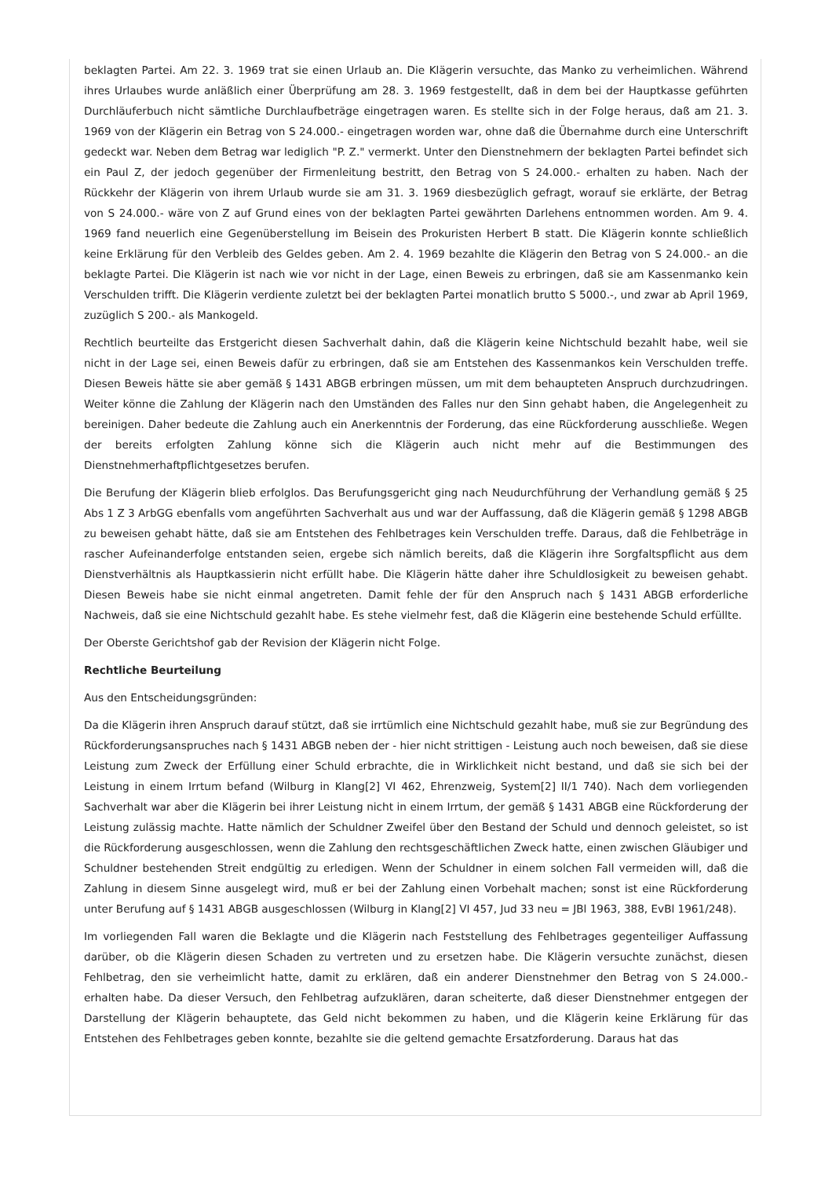beklagten Partei. Am 22. 3. 1969 trat sie einen Urlaub an. Die Klägerin versuchte, das Manko zu verheimlichen. Während ihres Urlaubes wurde anläßlich einer Überprüfung am 28. 3. 1969 festgestellt, daß in dem bei der Hauptkasse geführten Durchläuferbuch nicht sämtliche Durchlaufbeträge eingetragen waren. Es stellte sich in der Folge heraus, daß am 21. 3. 1969 von der Klägerin ein Betrag von S 24.000.- eingetragen worden war, ohne daß die Übernahme durch eine Unterschrift gedeckt war. Neben dem Betrag war lediglich "P. Z." vermerkt. Unter den Dienstnehmern der beklagten Partei befindet sich ein Paul Z, der jedoch gegenüber der Firmenleitung bestritt, den Betrag von S 24.000.- erhalten zu haben. Nach der Rückkehr der Klägerin von ihrem Urlaub wurde sie am 31. 3. 1969 diesbezüglich gefragt, worauf sie erklärte, der Betrag von S 24.000.- wäre von Z auf Grund eines von der beklagten Partei gewährten Darlehens entnommen worden. Am 9. 4. 1969 fand neuerlich eine Gegenüberstellung im Beisein des Prokuristen Herbert B statt. Die Klägerin konnte schließlich keine Erklärung für den Verbleib des Geldes geben. Am 2. 4. 1969 bezahlte die Klägerin den Betrag von S 24.000.- an die beklagte Partei. Die Klägerin ist nach wie vor nicht in der Lage, einen Beweis zu erbringen, daß sie am Kassenmanko kein Verschulden trifft. Die Klägerin verdiente zuletzt bei der beklagten Partei monatlich brutto S 5000.-, und zwar ab April 1969, zuzüglich S 200.- als Mankogeld.
Rechtlich beurteilte das Erstgericht diesen Sachverhalt dahin, daß die Klägerin keine Nichtschuld bezahlt habe, weil sie nicht in der Lage sei, einen Beweis dafür zu erbringen, daß sie am Entstehen des Kassenmankos kein Verschulden treffe. Diesen Beweis hätte sie aber gemäß § 1431 ABGB erbringen müssen, um mit dem behaupteten Anspruch durchzudringen. Weiter könne die Zahlung der Klägerin nach den Umständen des Falles nur den Sinn gehabt haben, die Angelegenheit zu bereinigen. Daher bedeute die Zahlung auch ein Anerkenntnis der Forderung, das eine Rückforderung ausschließe. Wegen der bereits erfolgten Zahlung könne sich die Klägerin auch nicht mehr auf die Bestimmungen des Dienstnehmerhaftpflichtgesetzes berufen.
Die Berufung der Klägerin blieb erfolglos. Das Berufungsgericht ging nach Neudurchführung der Verhandlung gemäß § 25 Abs 1 Z 3 ArbGG ebenfalls vom angeführten Sachverhalt aus und war der Auffassung, daß die Klägerin gemäß § 1298 ABGB zu beweisen gehabt hätte, daß sie am Entstehen des Fehlbetrages kein Verschulden treffe. Daraus, daß die Fehlbeträge in rascher Aufeinanderfolge entstanden seien, ergebe sich nämlich bereits, daß die Klägerin ihre Sorgfaltspflicht aus dem Dienstverhältnis als Hauptkassierin nicht erfüllt habe. Die Klägerin hätte daher ihre Schuldlosigkeit zu beweisen gehabt. Diesen Beweis habe sie nicht einmal angetreten. Damit fehle der für den Anspruch nach § 1431 ABGB erforderliche Nachweis, daß sie eine Nichtschuld gezahlt habe. Es stehe vielmehr fest, daß die Klägerin eine bestehende Schuld erfüllte.
Der Oberste Gerichtshof gab der Revision der Klägerin nicht Folge.
Rechtliche Beurteilung
Aus den Entscheidungsgründen:
Da die Klägerin ihren Anspruch darauf stützt, daß sie irrtümlich eine Nichtschuld gezahlt habe, muß sie zur Begründung des Rückforderungsanspruches nach § 1431 ABGB neben der - hier nicht strittigen - Leistung auch noch beweisen, daß sie diese Leistung zum Zweck der Erfüllung einer Schuld erbrachte, die in Wirklichkeit nicht bestand, und daß sie sich bei der Leistung in einem Irrtum befand (Wilburg in Klang[2] VI 462, Ehrenzweig, System[2] II/1 740). Nach dem vorliegenden Sachverhalt war aber die Klägerin bei ihrer Leistung nicht in einem Irrtum, der gemäß § 1431 ABGB eine Rückforderung der Leistung zulässig machte. Hatte nämlich der Schuldner Zweifel über den Bestand der Schuld und dennoch geleistet, so ist die Rückforderung ausgeschlossen, wenn die Zahlung den rechtsgeschäftlichen Zweck hatte, einen zwischen Gläubiger und Schuldner bestehenden Streit endgültig zu erledigen. Wenn der Schuldner in einem solchen Fall vermeiden will, daß die Zahlung in diesem Sinne ausgelegt wird, muß er bei der Zahlung einen Vorbehalt machen; sonst ist eine Rückforderung unter Berufung auf § 1431 ABGB ausgeschlossen (Wilburg in Klang[2] VI 457, Jud 33 neu = JBl 1963, 388, EvBl 1961/248).
Im vorliegenden Fall waren die Beklagte und die Klägerin nach Feststellung des Fehlbetrages gegenteiliger Auffassung darüber, ob die Klägerin diesen Schaden zu vertreten und zu ersetzen habe. Die Klägerin versuchte zunächst, diesen Fehlbetrag, den sie verheimlicht hatte, damit zu erklären, daß ein anderer Dienstnehmer den Betrag von S 24.000.- erhalten habe. Da dieser Versuch, den Fehlbetrag aufzuklären, daran scheiterte, daß dieser Dienstnehmer entgegen der Darstellung der Klägerin behauptete, das Geld nicht bekommen zu haben, und die Klägerin keine Erklärung für das Entstehen des Fehlbetrages geben konnte, bezahlte sie die geltend gemachte Ersatzforderung. Daraus hat das